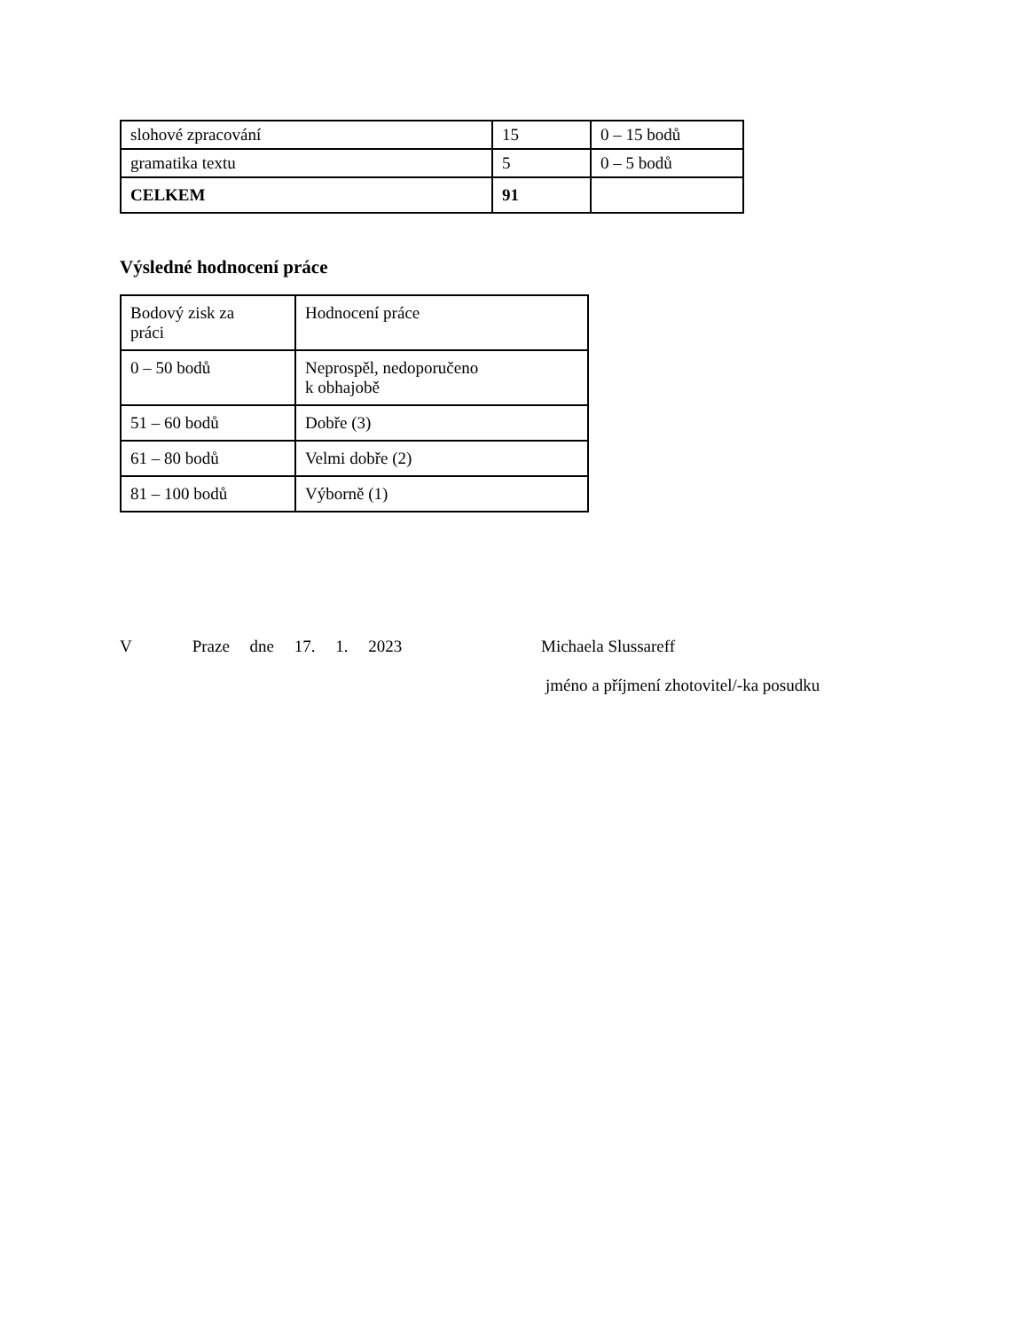| slohové zpracování | 15 | 0 – 15 bodů |
| gramatika textu | 5 | 0 – 5 bodů |
| CELKEM | 91 | |
Výsledné hodnocení práce
| Bodový zisk za práci | Hodnocení práce |
| 0 – 50 bodů | Neprospěl, nedoporučeno k obhajobě |
| 51 – 60 bodů | Dobře (3) |
| 61 – 80 bodů | Velmi dobře (2) |
| 81 – 100 bodů | Výborně (1) |
V Praze dne 17. 1. 2023 Michaela Slussareff
jméno a příjmení zhotovitel/-ka posudku